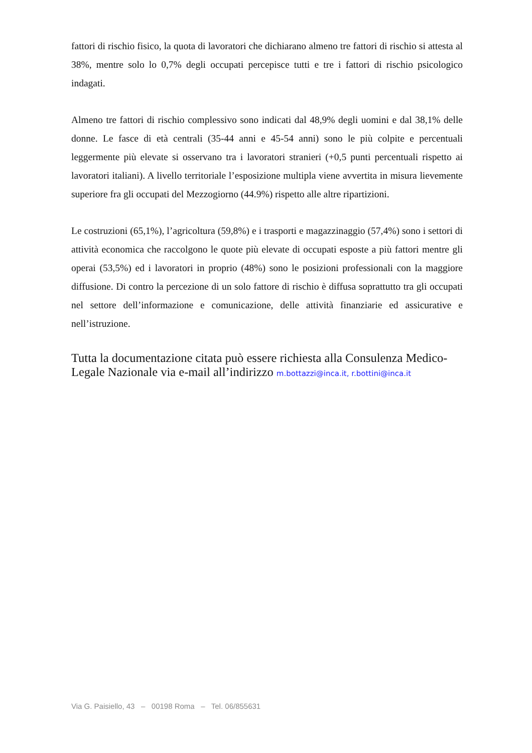fattori di rischio fisico, la quota di lavoratori che dichiarano almeno tre fattori di rischio si attesta al 38%, mentre solo lo 0,7% degli occupati percepisce tutti e tre i fattori di rischio psicologico indagati.
Almeno tre fattori di rischio complessivo sono indicati dal 48,9% degli uomini e dal 38,1% delle donne. Le fasce di età centrali (35-44 anni e 45-54 anni) sono le più colpite e percentuali leggermente più elevate si osservano tra i lavoratori stranieri (+0,5 punti percentuali rispetto ai lavoratori italiani). A livello territoriale l’esposizione multipla viene avvertita in misura lievemente superiore fra gli occupati del Mezzogiorno (44.9%) rispetto alle altre ripartizioni.
Le costruzioni (65,1%), l’agricoltura (59,8%) e i trasporti e magazzinaggio (57,4%) sono i settori di attività economica che raccolgono le quote più elevate di occupati esposte a più fattori mentre gli operai (53,5%) ed i lavoratori in proprio (48%) sono le posizioni professionali con la maggiore diffusione. Di contro la percezione di un solo fattore di rischio è diffusa soprattutto tra gli occupati nel settore dell’informazione e comunicazione, delle attività finanziarie ed assicurative e nell’istruzione.
Tutta la documentazione citata può essere richiesta alla Consulenza Medico-Legale Nazionale via e-mail all’indirizzo m.bottazzi@inca.it, r.bottini@inca.it
Via G. Paisiello, 43 – 00198 Roma – Tel. 06/855631